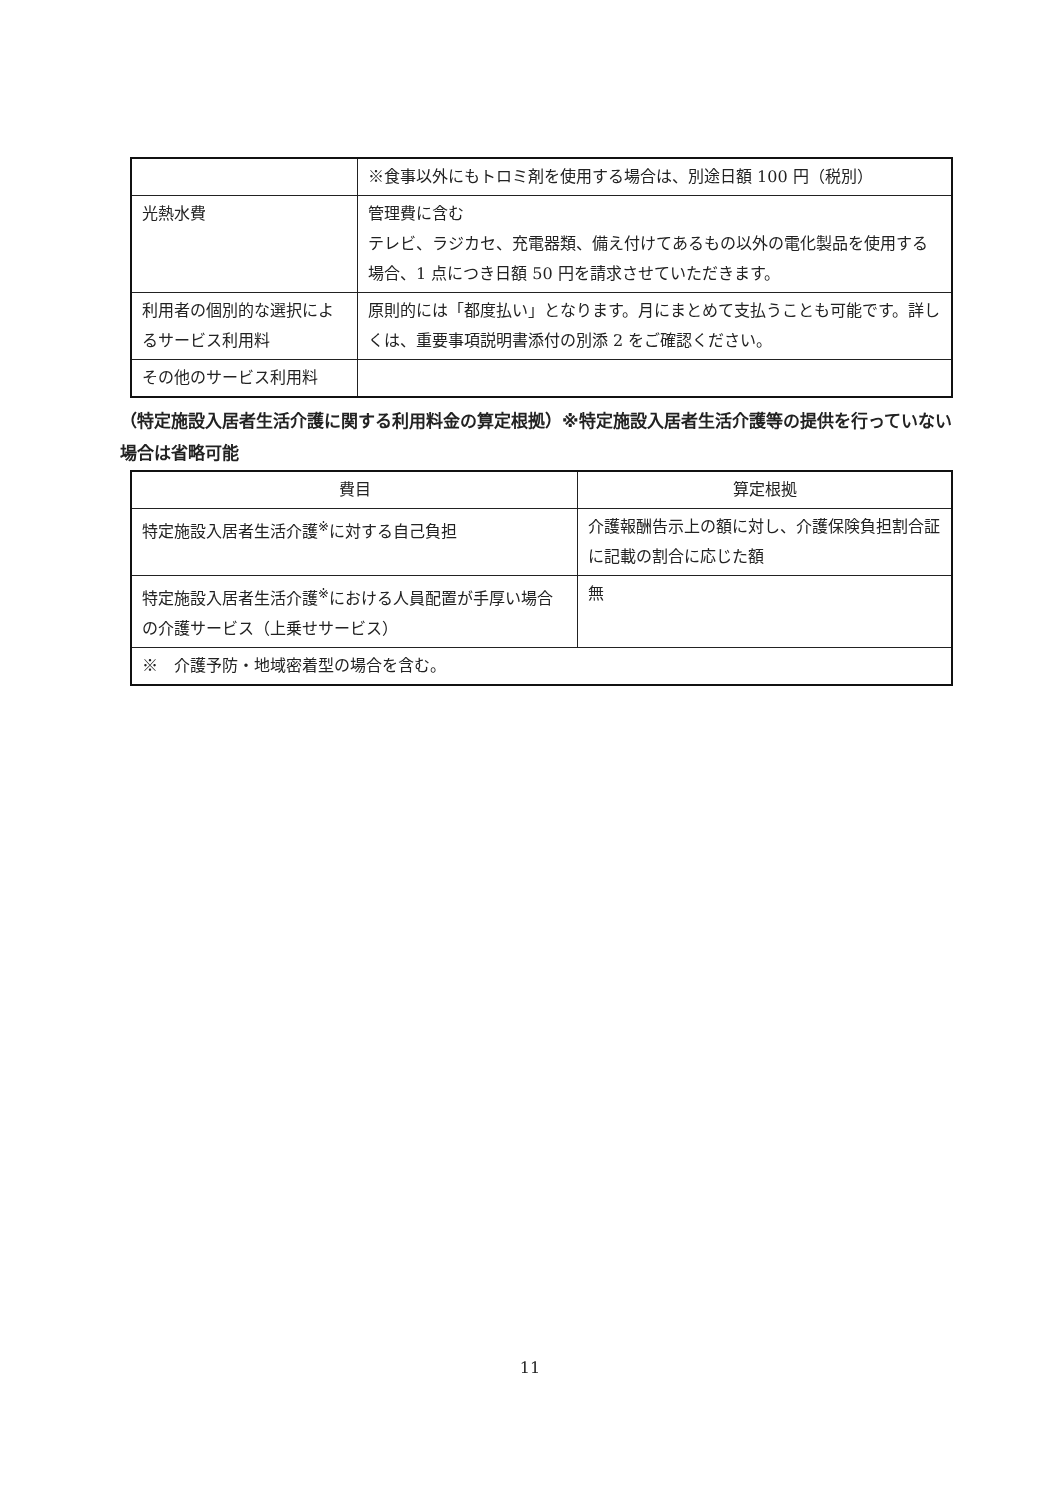| | ※食事以外にもトロミ剤を使用する場合は、別途日額 100 円（税別） |
| 光熱水費 | 管理費に含む テレビ、ラジカセ、充電器類、備え付けてあるもの以外の電化製品を使用する場合、1 点につき日額 50 円を請求させていただきます。 |
| 利用者の個別的な選択によるサービス利用料 | 原則的には「都度払い」となります。月にまとめて支払うことも可能です。詳しくは、重要事項説明書添付の別添 2 をご確認ください。 |
| その他のサービス利用料 | |
（特定施設入居者生活介護に関する利用料金の算定根拠）※特定施設入居者生活介護等の提供を行っていない場合は省略可能
| 費目 | 算定根拠 |
| --- | --- |
| 特定施設入居者生活介護<sup>※</sup>に対する自己負担 | 介護報酬告示上の額に対し、介護保険負担割合証に記載の割合に応じた額 |
| 特定施設入居者生活介護<sup>※</sup>における人員配置が手厚い場合の介護サービス（上乗せサービス） | 無 |
| ※ 介護予防・地域密着型の場合を含む。 | |
11